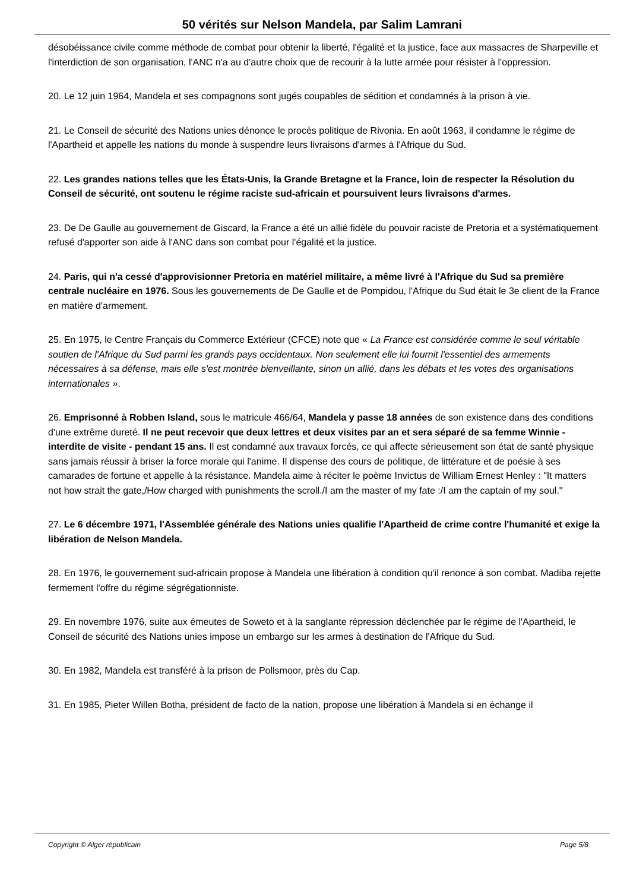50 vérités sur Nelson Mandela, par Salim Lamrani
désobéissance civile comme méthode de combat pour obtenir la liberté, l'égalité et la justice, face aux massacres de Sharpeville et l'interdiction de son organisation, l'ANC n'a au d'autre choix que de recourir à la lutte armée pour résister à l'oppression.
20. Le 12 juin 1964, Mandela et ses compagnons sont jugés coupables de sédition et condamnés à la prison à vie.
21. Le Conseil de sécurité des Nations unies dénonce le procès politique de Rivonia. En août 1963, il condamne le régime de l'Apartheid et appelle les nations du monde à suspendre leurs livraisons d'armes à l'Afrique du Sud.
22. Les grandes nations telles que les États-Unis, la Grande Bretagne et la France, loin de respecter la Résolution du Conseil de sécurité, ont soutenu le régime raciste sud-africain et poursuivent leurs livraisons d'armes.
23. De De Gaulle au gouvernement de Giscard, la France a été un allié fidèle du pouvoir raciste de Pretoria et a systématiquement refusé d'apporter son aide à l'ANC dans son combat pour l'égalité et la justice.
24. Paris, qui n'a cessé d'approvisionner Pretoria en matériel militaire, a même livré à l'Afrique du Sud sa première centrale nucléaire en 1976. Sous les gouvernements de De Gaulle et de Pompidou, l'Afrique du Sud était le 3e client de la France en matière d'armement.
25. En 1975, le Centre Français du Commerce Extérieur (CFCE) note que « La France est considérée comme le seul véritable soutien de l'Afrique du Sud parmi les grands pays occidentaux. Non seulement elle lui fournit l'essentiel des armements nécessaires à sa défense, mais elle s'est montrée bienveillante, sinon un allié, dans les débats et les votes des organisations internationales ».
26. Emprisonné à Robben Island, sous le matricule 466/64, Mandela y passe 18 années de son existence dans des conditions d'une extrême dureté. Il ne peut recevoir que deux lettres et deux visites par an et sera séparé de sa femme Winnie - interdite de visite - pendant 15 ans. Il est condamné aux travaux forcés, ce qui affecte sérieusement son état de santé physique sans jamais réussir à briser la force morale qui l'anime. Il dispense des cours de politique, de littérature et de poésie à ses camarades de fortune et appelle à la résistance. Mandela aime à réciter le poème Invictus de William Ernest Henley : "It matters not how strait the gate,/How charged with punishments the scroll./I am the master of my fate :/I am the captain of my soul."
27. Le 6 décembre 1971, l'Assemblée générale des Nations unies qualifie l'Apartheid de crime contre l'humanité et exige la libération de Nelson Mandela.
28. En 1976, le gouvernement sud-africain propose à Mandela une libération à condition qu'il renonce à son combat. Madiba rejette fermement l'offre du régime ségrégationniste.
29. En novembre 1976, suite aux émeutes de Soweto et à la sanglante répression déclenchée par le régime de l'Apartheid, le Conseil de sécurité des Nations unies impose un embargo sur les armes à destination de l'Afrique du Sud.
30. En 1982, Mandela est transféré à la prison de Pollsmoor, près du Cap.
31. En 1985, Pieter Willen Botha, président de facto de la nation, propose une libération à Mandela si en échange il
Copyright © Alger républicain Page 5/8